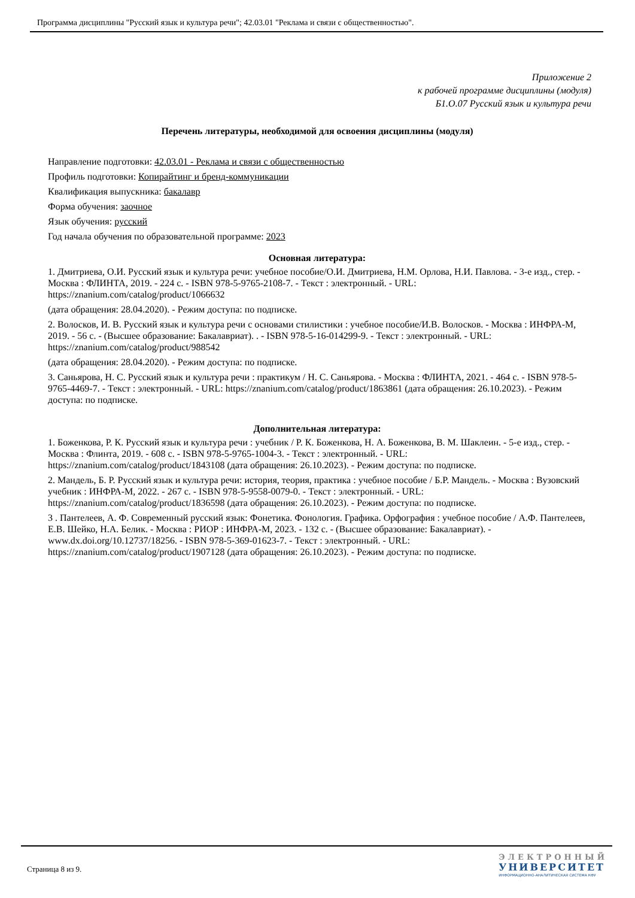Программа дисциплины "Русский язык и культура речи"; 42.03.01 "Реклама и связи с общественностью".
Приложение 2
к рабочей программе дисциплины (модуля)
Б1.О.07 Русский язык и культура речи
Перечень литературы, необходимой для освоения дисциплины (модуля)
Направление подготовки: 42.03.01 - Реклама и связи с общественностью
Профиль подготовки: Копирайтинг и бренд-коммуникации
Квалификация выпускника: бакалавр
Форма обучения: заочное
Язык обучения: русский
Год начала обучения по образовательной программе: 2023
Основная литература:
1. Дмитриева, О.И. Русский язык и культура речи: учебное пособие/О.И. Дмитриева, Н.М. Орлова, Н.И. Павлова. - 3-е изд., стер. - Москва : ФЛИНТА, 2019. - 224 с. - ISBN 978-5-9765-2108-7. - Текст : электронный. - URL: https://znanium.com/catalog/product/1066632
(дата обращения: 28.04.2020). - Режим доступа: по подписке.
2. Волосков, И. В. Русский язык и культура речи с основами стилистики : учебное пособие/И.В. Волосков. - Москва : ИНФРА-М, 2019. - 56 с. - (Высшее образование: Бакалавриат). . - ISBN 978-5-16-014299-9. - Текст : электронный. - URL: https://znanium.com/catalog/product/988542
(дата обращения: 28.04.2020). - Режим доступа: по подписке.
3. Саньярова, Н. С. Русский язык и культура речи : практикум / Н. С. Саньярова. - Москва : ФЛИНТА, 2021. - 464 с. - ISBN 978-5-9765-4469-7. - Текст : электронный. - URL: https://znanium.com/catalog/product/1863861 (дата обращения: 26.10.2023). - Режим доступа: по подписке.
Дополнительная литература:
1. Боженкова, Р. К. Русский язык и культура речи : учебник / Р. К. Боженкова, Н. А. Боженкова, В. М. Шаклеин. - 5-е изд., стер. - Москва : Флинта, 2019. - 608 с. - ISBN 978-5-9765-1004-3. - Текст : электронный. - URL: https://znanium.com/catalog/product/1843108 (дата обращения: 26.10.2023). - Режим доступа: по подписке.
2. Мандель, Б. Р. Русский язык и культура речи: история, теория, практика : учебное пособие / Б.Р. Мандель. - Москва : Вузовский учебник : ИНФРА-М, 2022. - 267 с. - ISBN 978-5-9558-0079-0. - Текст : электронный. - URL: https://znanium.com/catalog/product/1836598 (дата обращения: 26.10.2023). - Режим доступа: по подписке.
3 . Пантелеев, А. Ф. Современный русский язык: Фонетика. Фонология. Графика. Орфография : учебное пособие / А.Ф. Пантелеев, Е.В. Шейко, Н.А. Белик. - Москва : РИОР : ИНФРА-М, 2023. - 132 с. - (Высшее образование: Бакалавриат). - www.dx.doi.org/10.12737/18256. - ISBN 978-5-369-01623-7. - Текст : электронный. - URL: https://znanium.com/catalog/product/1907128 (дата обращения: 26.10.2023). - Режим доступа: по подписке.
Страница 8 из 9.
ЭЛЕКТРОННЫЙ
УНИВЕРСИТЕТ
ИНФОРМАЦИОННО-АНАЛИТИЧЕСКАЯ СИСТЕМА КФУ